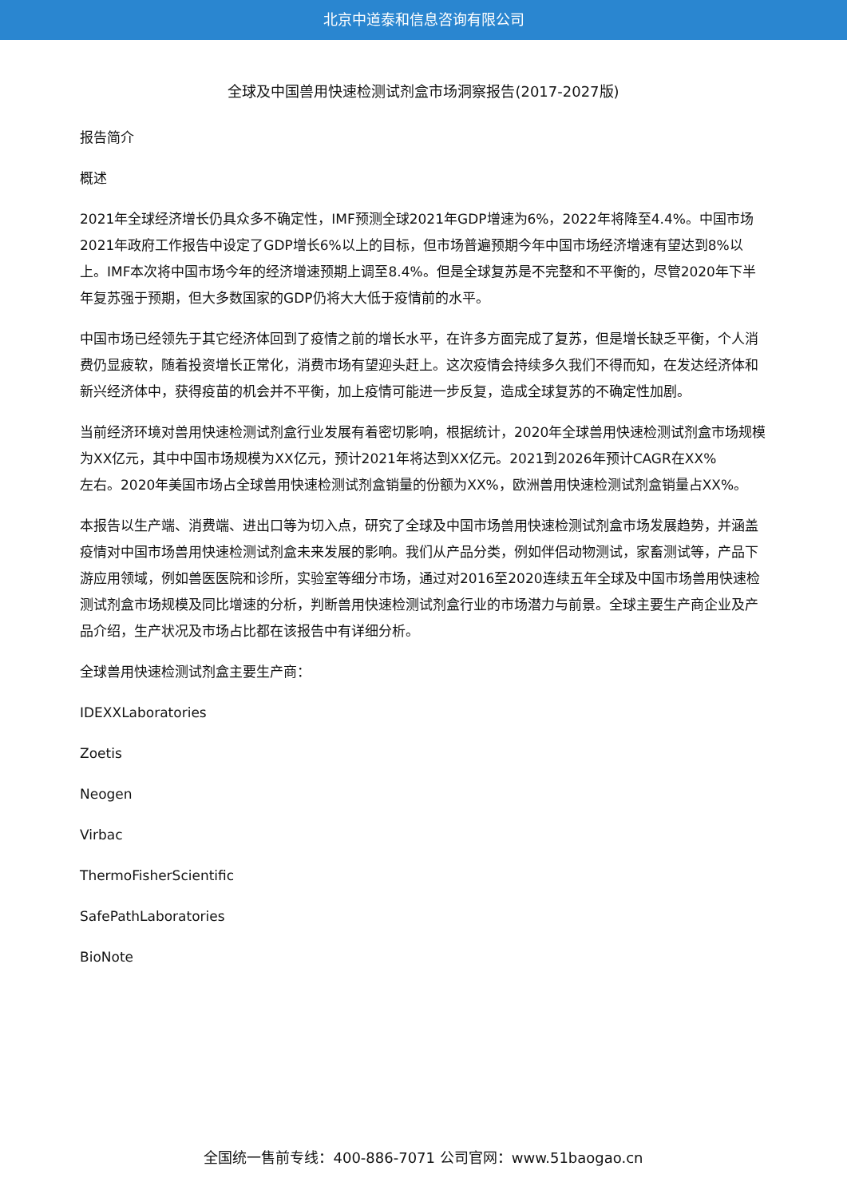北京中道泰和信息咨询有限公司
全球及中国兽用快速检测试剂盒市场洞察报告(2017-2027版)
报告简介
概述
2021年全球经济增长仍具众多不确定性，IMF预测全球2021年GDP增速为6%，2022年将降至4.4%。中国市场2021年政府工作报告中设定了GDP增长6%以上的目标，但市场普遍预期今年中国市场经济增速有望达到8%以上。IMF本次将中国市场今年的经济增速预期上调至8.4%。但是全球复苏是不完整和不平衡的，尽管2020年下半年复苏强于预期，但大多数国家的GDP仍将大大低于疫情前的水平。
中国市场已经领先于其它经济体回到了疫情之前的增长水平，在许多方面完成了复苏，但是增长缺乏平衡，个人消费仍显疲软，随着投资增长正常化，消费市场有望迎头赶上。这次疫情会持续多久我们不得而知，在发达经济体和新兴经济体中，获得疫苗的机会并不平衡，加上疫情可能进一步反复，造成全球复苏的不确定性加剧。
当前经济环境对兽用快速检测试剂盒行业发展有着密切影响，根据统计，2020年全球兽用快速检测试剂盒市场规模为XX亿元，其中中国市场规模为XX亿元，预计2021年将达到XX亿元。2021到2026年预计CAGR在XX%
左右。2020年美国市场占全球兽用快速检测试剂盒销量的份额为XX%，欧洲兽用快速检测试剂盒销量占XX%。
本报告以生产端、消费端、进出口等为切入点，研究了全球及中国市场兽用快速检测试剂盒市场发展趋势，并涵盖疫情对中国市场兽用快速检测试剂盒未来发展的影响。我们从产品分类，例如伴侣动物测试，家畜测试等，产品下游应用领域，例如兽医医院和诊所，实验室等细分市场，通过对2016至2020连续五年全球及中国市场兽用快速检测试剂盒市场规模及同比增速的分析，判断兽用快速检测试剂盒行业的市场潜力与前景。全球主要生产商企业及产品介绍，生产状况及市场占比都在该报告中有详细分析。
全球兽用快速检测试剂盒主要生产商：
IDEXXLaboratories
Zoetis
Neogen
Virbac
ThermoFisherScientific
SafePathLaboratories
BioNote
全国统一售前专线：400-886-7071 公司官网：www.51baogao.cn